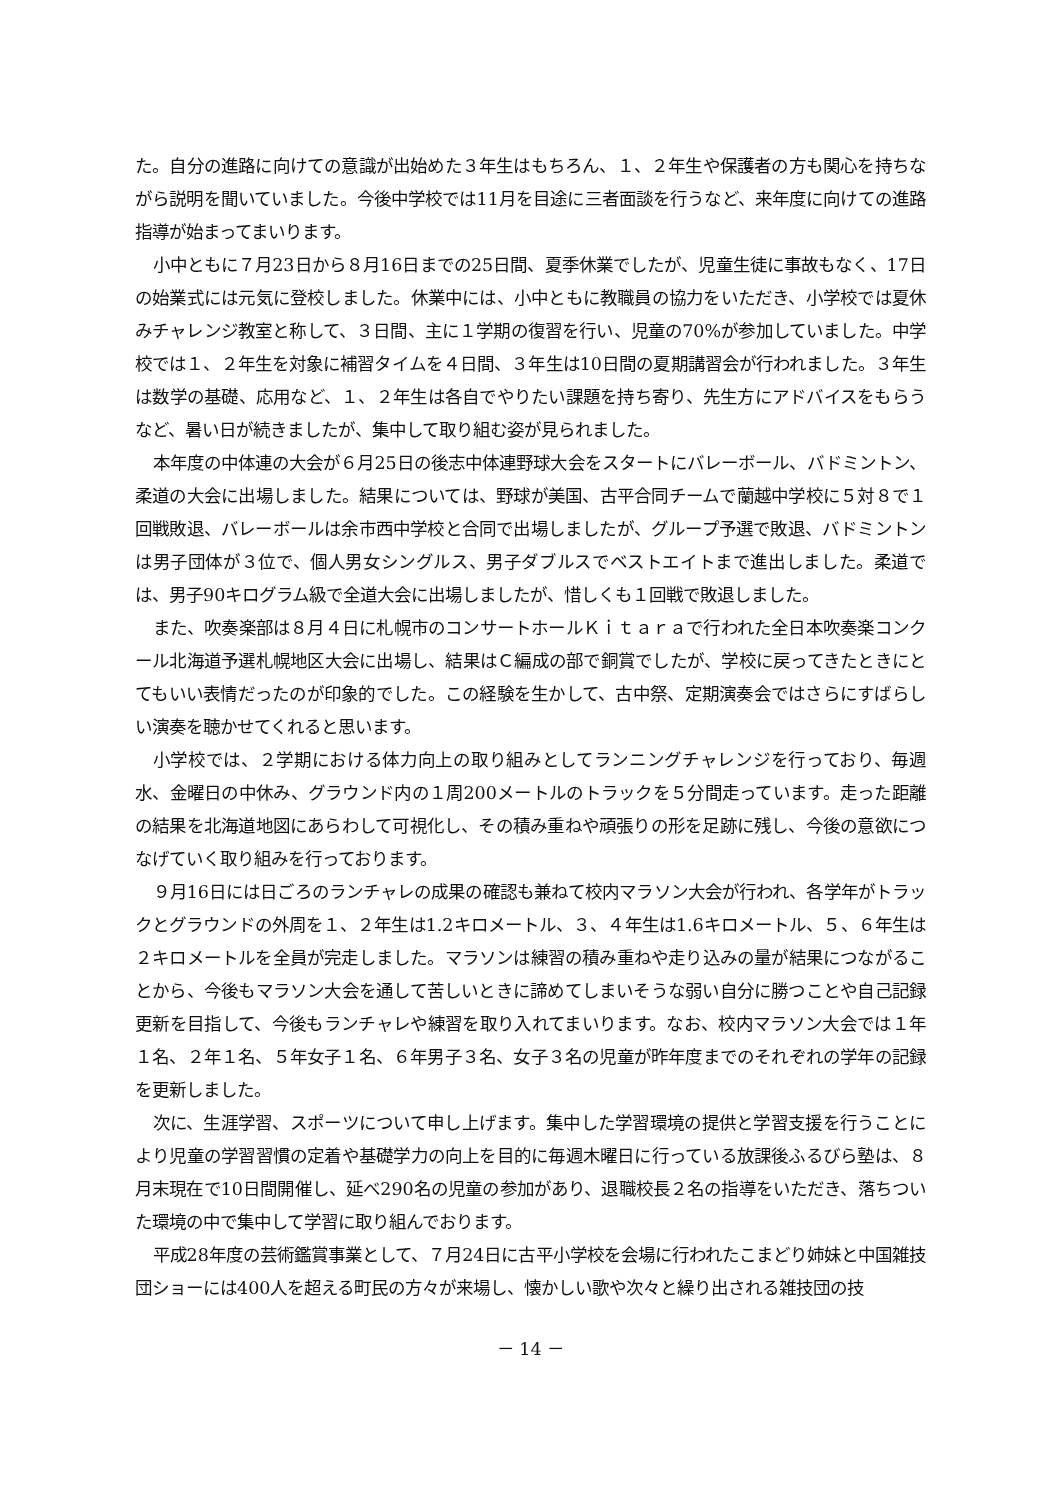た。自分の進路に向けての意識が出始めた３年生はもちろん、１、２年生や保護者の方も関心を持ちながら説明を聞いていました。今後中学校では11月を目途に三者面談を行うなど、来年度に向けての進路指導が始まってまいります。
小中ともに７月23日から８月16日までの25日間、夏季休業でしたが、児童生徒に事故もなく、17日の始業式には元気に登校しました。休業中には、小中ともに教職員の協力をいただき、小学校では夏休みチャレンジ教室と称して、３日間、主に１学期の復習を行い、児童の70%が参加していました。中学校では１、２年生を対象に補習タイムを４日間、３年生は10日間の夏期講習会が行われました。３年生は数学の基礎、応用など、１、２年生は各自でやりたい課題を持ち寄り、先生方にアドバイスをもらうなど、暑い日が続きましたが、集中して取り組む姿が見られました。
本年度の中体連の大会が６月25日の後志中体連野球大会をスタートにバレーボール、バドミントン、柔道の大会に出場しました。結果については、野球が美国、古平合同チームで蘭越中学校に５対８で１回戦敗退、バレーボールは余市西中学校と合同で出場しましたが、グループ予選で敗退、バドミントンは男子団体が３位で、個人男女シングルス、男子ダブルスでベストエイトまで進出しました。柔道では、男子90キログラム級で全道大会に出場しましたが、惜しくも１回戦で敗退しました。
また、吹奏楽部は８月４日に札幌市のコンサートホールＫｉｔａｒａで行われた全日本吹奏楽コンクール北海道予選札幌地区大会に出場し、結果はＣ編成の部で銅賞でしたが、学校に戻ってきたときにとてもいい表情だったのが印象的でした。この経験を生かして、古中祭、定期演奏会ではさらにすばらしい演奏を聴かせてくれると思います。
小学校では、２学期における体力向上の取り組みとしてランニングチャレンジを行っており、毎週水、金曜日の中休み、グラウンド内の１周200メートルのトラックを５分間走っています。走った距離の結果を北海道地図にあらわして可視化し、その積み重ねや頑張りの形を足跡に残し、今後の意欲につなげていく取り組みを行っております。
９月16日には日ごろのランチャレの成果の確認も兼ねて校内マラソン大会が行われ、各学年がトラックとグラウンドの外周を１、２年生は1.2キロメートル、３、４年生は1.6キロメートル、５、６年生は２キロメートルを全員が完走しました。マラソンは練習の積み重ねや走り込みの量が結果につながることから、今後もマラソン大会を通して苦しいときに諦めてしまいそうな弱い自分に勝つことや自己記録更新を目指して、今後もランチャレや練習を取り入れてまいります。なお、校内マラソン大会では１年１名、２年１名、５年女子１名、６年男子３名、女子３名の児童が昨年度までのそれぞれの学年の記録を更新しました。
次に、生涯学習、スポーツについて申し上げます。集中した学習環境の提供と学習支援を行うことにより児童の学習習慣の定着や基礎学力の向上を目的に毎週木曜日に行っている放課後ふるびら塾は、８月末現在で10日間開催し、延べ290名の児童の参加があり、退職校長２名の指導をいただき、落ちついた環境の中で集中して学習に取り組んでおります。
平成28年度の芸術鑑賞事業として、７月24日に古平小学校を会場に行われたこまどり姉妹と中国雑技団ショーには400人を超える町民の方々が来場し、懐かしい歌や次々と繰り出される雑技団の技
－ 14 －